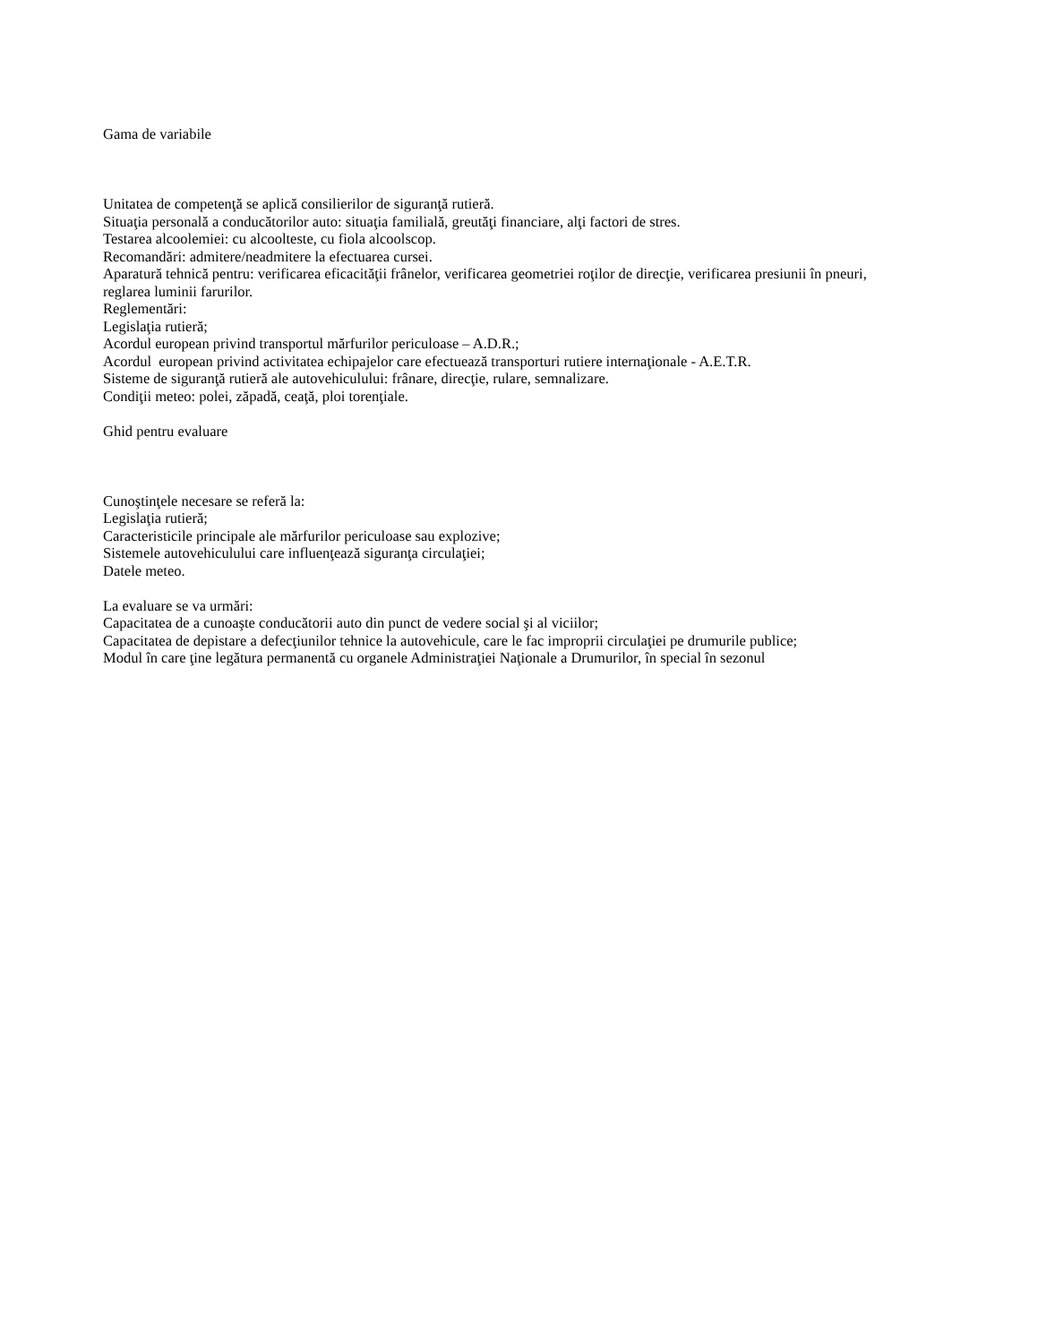Gama de variabile
Unitatea de competenţă se aplică consilierilor de siguranţă rutieră.
Situaţia personală a conducătorilor auto: situaţia familială, greutăţi financiare, alţi factori de stres.
Testarea alcoolemiei: cu alcoolteste, cu fiola alcoolscop.
Recomandări: admitere/neadmitere la efectuarea cursei.
Aparatură tehnică pentru: verificarea eficacităţii frânelor, verificarea geometriei roţilor de direcţie, verificarea presiunii în pneuri, reglarea luminii farurilor.
Reglementări:
Legislaţia rutieră;
Acordul european privind transportul mărfurilor periculoase – A.D.R.;
Acordul european privind activitatea echipajelor care efectuează transporturi rutiere internaţionale - A.E.T.R.
Sisteme de siguranţă rutieră ale autovehiculului: frânare, direcţie, rulare, semnalizare.
Condiţii meteo: polei, zăpadă, ceaţă, ploi torenţiale.
Ghid pentru evaluare
Cunoştinţele necesare se referă la:
Legislaţia rutieră;
Caracteristicile principale ale mărfurilor periculoase sau explozive;
Sistemele autovehiculului care influenţează siguranţa circulaţiei;
Datele meteo.
La evaluare se va urmări:
Capacitatea de a cunoaşte conducătorii auto din punct de vedere social şi al viciilor;
Capacitatea de depistare a defecţiunilor tehnice la autovehicule, care le fac improprii circulaţiei pe drumurile publice;
Modul în care ţine legătura permanentă cu organele Administraţiei Naţionale a Drumurilor, în special în sezonul